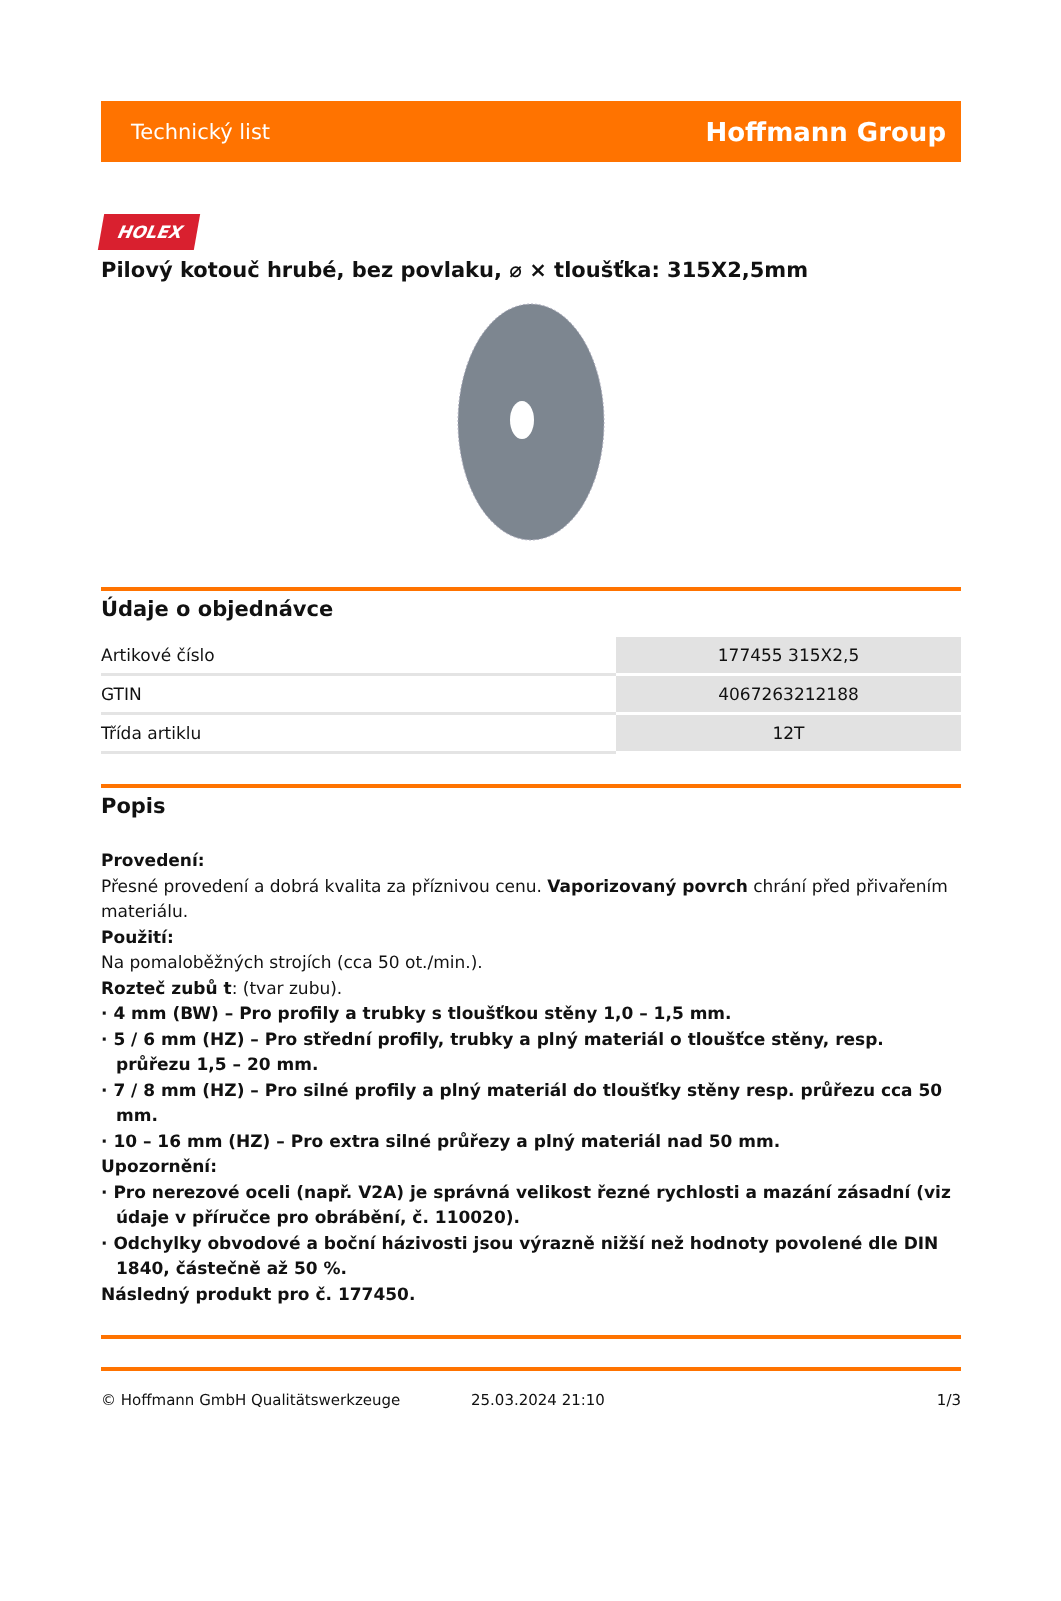Technický list Hoffmann Group
HOLEX
Pilový kotouč hrubé, bez povlaku, ⌀ × tloušťka: 315X2,5mm
Údaje o objednávce
| Artikové číslo | 177455 315X2,5 |
| GTIN | 4067263212188 |
| Třída artiklu | 12T |
Popis
Provedení:
Přesné provedení a dobrá kvalita za příznivou cenu. Vaporizovaný povrch chrání před přivařením materiálu.
Použití:
Na pomaloběžných strojích (cca 50 ot./min.).
Rozteč zubů t: (tvar zubu).
· 4 mm (BW) – Pro profily a trubky s tloušťkou stěny 1,0 – 1,5 mm.
· 5 / 6 mm (HZ) – Pro střední profily, trubky a plný materiál o tloušťce stěny, resp. průřezu 1,5 – 20 mm.
· 7 / 8 mm (HZ) – Pro silné profily a plný materiál do tloušťky stěny resp. průřezu cca 50 mm.
· 10 – 16 mm (HZ) – Pro extra silné průřezy a plný materiál nad 50 mm.
Upozornění:
· Pro nerezové oceli (např. V2A) je správná velikost řezné rychlosti a mazání zásadní (viz údaje v příručce pro obrábění, č. 110020).
· Odchylky obvodové a boční házivosti jsou výrazně nižší než hodnoty povolené dle DIN 1840, částečně až 50 %.
Následný produkt pro č. 177450.
© Hoffmann GmbH Qualitätswerkzeuge 25.03.2024 21:10 1/3